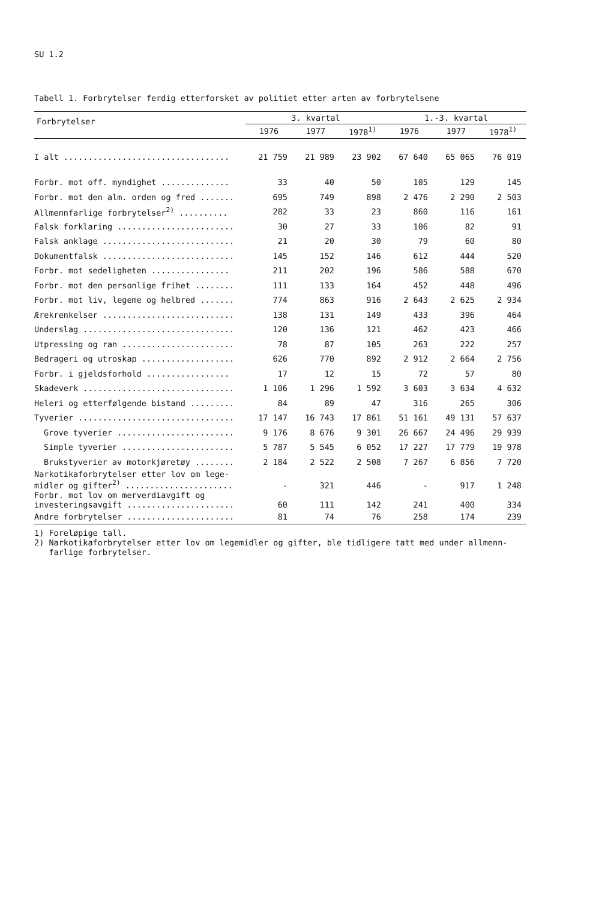SU 1.2
Tabell 1. Forbrytelser ferdig etterforsket av politiet etter arten av forbrytelsene
| Forbrytelser | 3. kvartal | | | 1.-3. kvartal | | |
| --- | --- | --- | --- | --- | --- | --- |
| | 1976 | 1977 | 1978<sup>1)</sup> | 1976 | 1977 | 1978<sup>1)</sup> |
| I alt .................................. | 21 759 | 21 989 | 23 902 | 67 640 | 65 065 | 76 019 |
| Forbr. mot off. myndighet .............. | 33 | 40 | 50 | 105 | 129 | 145 |
| Forbr. mot den alm. orden og fred ....... | 695 | 749 | 898 | 2 476 | 2 290 | 2 503 |
| Allmennfarlige forbrytelser<sup>2)</sup> .......... | 282 | 33 | 23 | 860 | 116 | 161 |
| Falsk forklaring ........................ | 30 | 27 | 33 | 106 | 82 | 91 |
| Falsk anklage ........................... | 21 | 20 | 30 | 79 | 60 | 80 |
| Dokumentfalsk ........................... | 145 | 152 | 146 | 612 | 444 | 520 |
| Forbr. mot sedeligheten ................ | 211 | 202 | 196 | 586 | 588 | 670 |
| Forbr. mot den personlige frihet ........ | 111 | 133 | 164 | 452 | 448 | 496 |
| Forbr. mot liv, legeme og helbred ....... | 774 | 863 | 916 | 2 643 | 2 625 | 2 934 |
| Ærekrenkelser ........................... | 138 | 131 | 149 | 433 | 396 | 464 |
| Underslag ............................... | 120 | 136 | 121 | 462 | 423 | 466 |
| Utpressing og ran ....................... | 78 | 87 | 105 | 263 | 222 | 257 |
| Bedrageri og utroskap ................... | 626 | 770 | 892 | 2 912 | 2 664 | 2 756 |
| Forbr. i gjeldsforhold ................. | 17 | 12 | 15 | 72 | 57 | 80 |
| Skadeverk ............................... | 1 106 | 1 296 | 1 592 | 3 603 | 3 634 | 4 632 |
| Heleri og etterfølgende bistand ......... | 84 | 89 | 47 | 316 | 265 | 306 |
| Tyverier ................................ | 17 147 | 16 743 | 17 861 | 51 161 | 49 131 | 57 637 |
| Grove tyverier ........................ | 9 176 | 8 676 | 9 301 | 26 667 | 24 496 | 29 939 |
| Simple tyverier ....................... | 5 787 | 5 545 | 6 052 | 17 227 | 17 779 | 19 978 |
| Brukstyverier av motorkjøretøy ........ | 2 184 | 2 522 | 2 508 | 7 267 | 6 856 | 7 720 |
| Narkotikaforbrytelser etter lov om lege- midler og gifter<sup>2)</sup> ...................... | - | 321 | 446 | - | 917 | 1 248 |
| Forbr. mot lov om merverdiavgift og investeringsavgift ...................... | 60 | 111 | 142 | 241 | 400 | 334 |
| Andre forbrytelser ...................... | 81 | 74 | 76 | 258 | 174 | 239 |
1) Foreløpige tall.
2) Narkotikaforbrytelser etter lov om legemidler og gifter, ble tidligere tatt med under allmenn-
farlige forbrytelser.